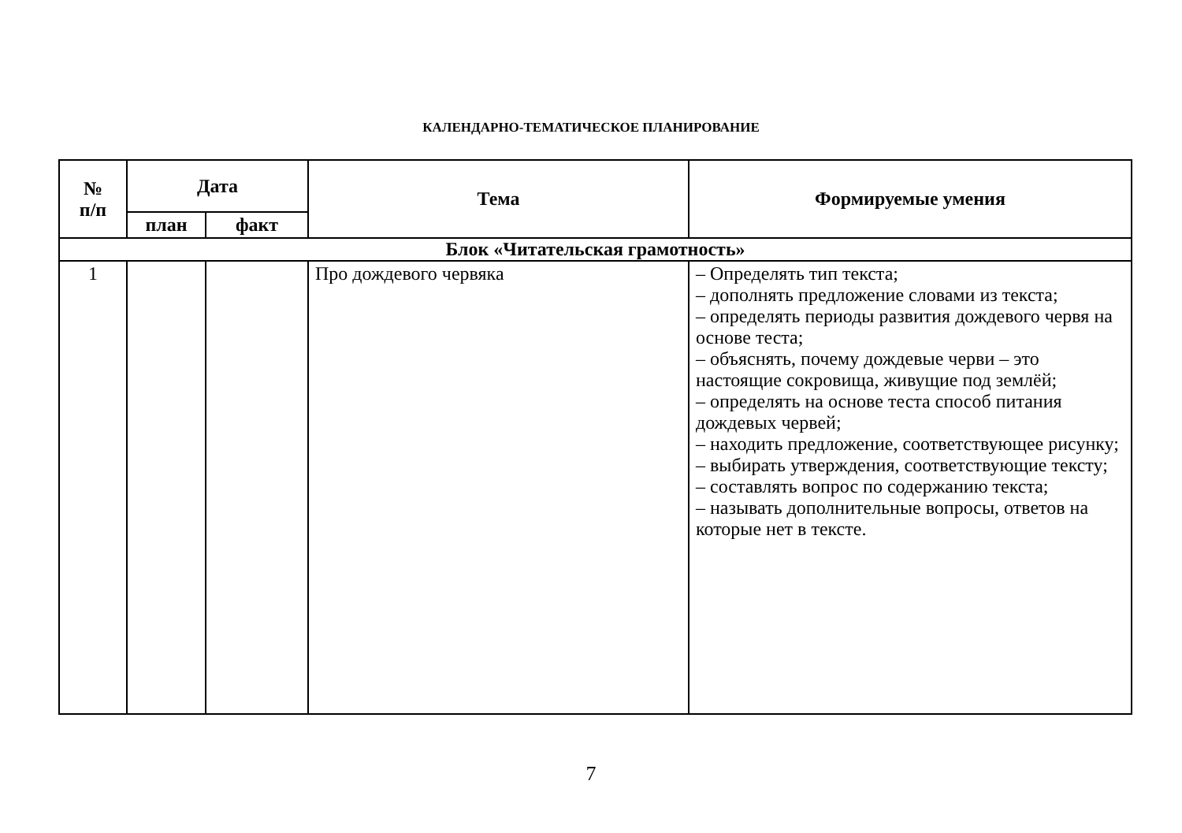КАЛЕНДАРНО-ТЕМАТИЧЕСКОЕ ПЛАНИРОВАНИЕ
| № п/п | Дата | | Тема | Формируемые умения |
| --- | --- | --- | --- | --- |
| | план | факт | | |
| Блок «Читательская грамотность» | | | | |
| 1 | | | Про дождевого червяка | – Определять тип текста; – дополнять предложение словами из текста; – определять периоды развития дождевого червя на основе теста; – объяснять, почему дождевые черви – это настоящие сокровища, живущие под землёй; – определять на основе теста способ питания дождевых червей; – находить предложение, соответствующее рисунку; – выбирать утверждения, соответствующие тексту; – составлять вопрос по содержанию текста; – называть дополнительные вопросы, ответов на которые нет в тексте. |
7